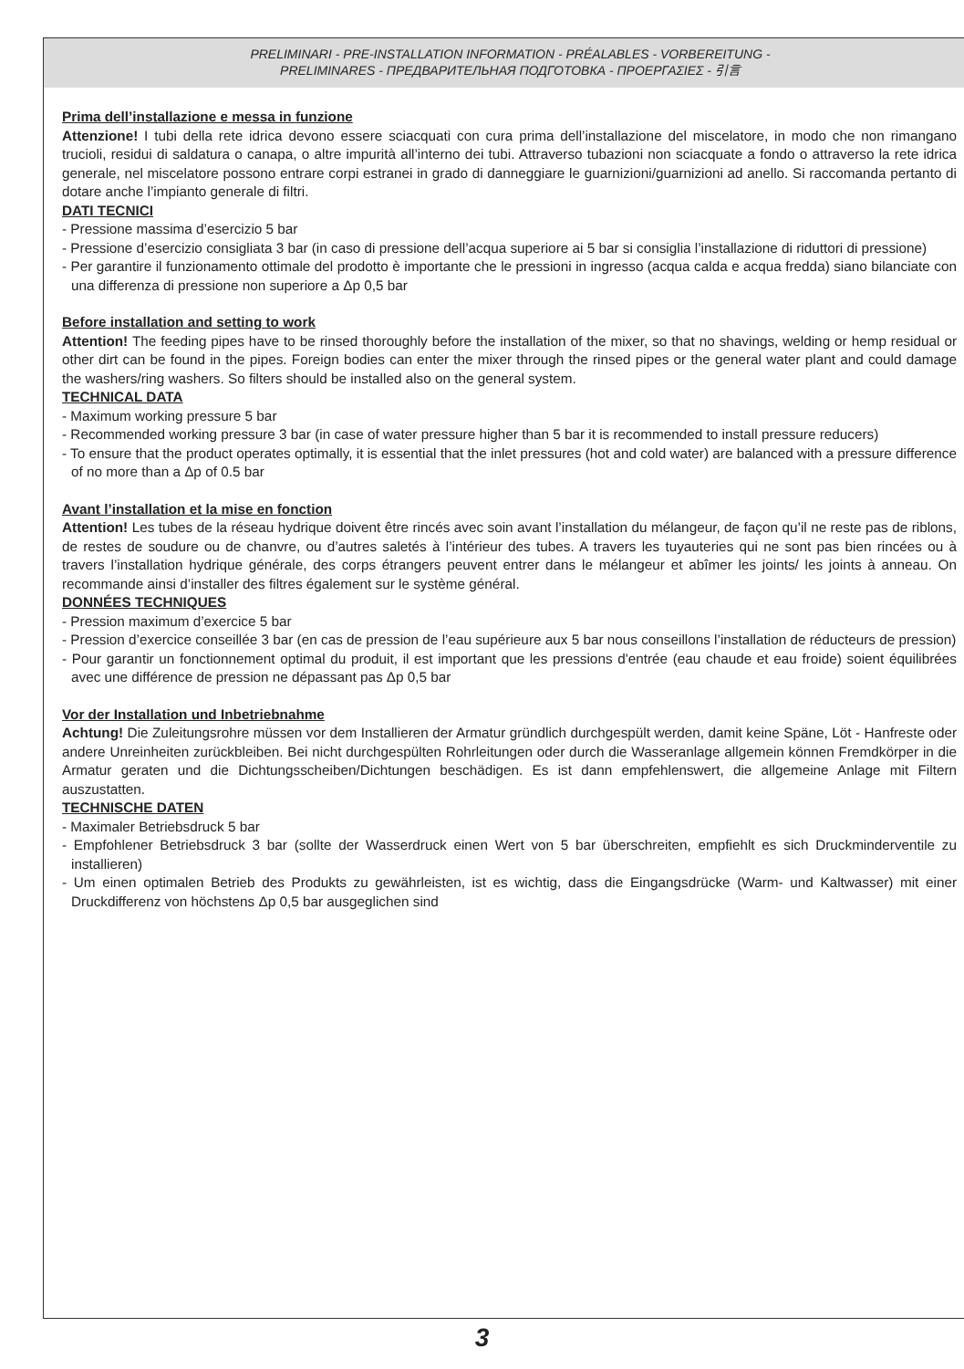PRELIMINARI - PRE-INSTALLATION INFORMATION - PRÉALABLES - VORBEREITUNG -
PRELIMINARES - ПРЕДВАРИТЕЛЬНАЯ ПОДГОТОВКА - ΠΡΟΕΡΓΑΣΙΕΣ - 引言
Prima dell’installazione e messa in funzione
Attenzione! I tubi della rete idrica devono essere sciacquati con cura prima dell’installazione del miscelatore, in modo che non rimangano trucioli, residui di saldatura o canapa, o altre impurità all’interno dei tubi. Attraverso tubazioni non sciacquate a fondo o attraverso la rete idrica generale, nel miscelatore possono entrare corpi estranei in grado di danneggiare le guarnizioni/guarnizioni ad anello. Si raccomanda pertanto di dotare anche l’impianto generale di filtri.
DATI TECNICI
- Pressione massima d’esercizio 5 bar
- Pressione d’esercizio consigliata 3 bar (in caso di pressione dell’acqua superiore ai 5 bar si consiglia l’installazione di riduttori di pressione)
- Per garantire il funzionamento ottimale del prodotto è importante che le pressioni in ingresso (acqua calda e acqua fredda) siano bilanciate con una differenza di pressione non superiore a Δp 0,5 bar
Before installation and setting to work
Attention! The feeding pipes have to be rinsed thoroughly before the installation of the mixer, so that no shavings, welding or hemp residual or other dirt can be found in the pipes. Foreign bodies can enter the mixer through the rinsed pipes or the general water plant and could damage the washers/ring washers. So filters should be installed also on the general system.
TECHNICAL DATA
- Maximum working pressure 5 bar
- Recommended working pressure 3 bar (in case of water pressure higher than 5 bar it is recommended to install pressure reducers)
- To ensure that the product operates optimally, it is essential that the inlet pressures (hot and cold water) are balanced with a pressure difference of no more than a Δp of 0.5 bar
Avant l’installation et la mise en fonction
Attention! Les tubes de la réseau hydrique doivent être rincés avec soin avant l’installation du mélangeur, de façon qu’il ne reste pas de riblons, de restes de soudure ou de chanvre, ou d’autres saletés à l’intérieur des tubes. A travers les tuyauteries qui ne sont pas bien rincées ou à travers l’installation hydrique générale, des corps étrangers peuvent entrer dans le mélangeur et abîmer les joints/ les joints à anneau. On recommande ainsi d’installer des filtres également sur le système général.
DONNÉES TECHNIQUES
- Pression maximum d’exercice 5 bar
- Pression d’exercice conseillée 3 bar (en cas de pression de l’eau supérieure aux 5 bar nous conseillons l’installation de réducteurs de pression)
- Pour garantir un fonctionnement optimal du produit, il est important que les pressions d'entrée (eau chaude et eau froide) soient équilibrées avec une différence de pression ne dépassant pas Δp 0,5 bar
Vor der Installation und Inbetriebnahme
Achtung! Die Zuleitungsrohre müssen vor dem Installieren der Armatur gründlich durchgespült werden, damit keine Späne, Löt - Hanfreste oder andere Unreinheiten zurückbleiben. Bei nicht durchgespülten Rohrleitungen oder durch die Wasseranlage allgemein können Fremdkörper in die Armatur geraten und die Dichtungsscheiben/Dichtungen beschädigen. Es ist dann empfehlenswert, die allgemeine Anlage mit Filtern auszustatten.
TECHNISCHE DATEN
- Maximaler Betriebsdruck 5 bar
- Empfohlener Betriebsdruck 3 bar (sollte der Wasserdruck einen Wert von 5 bar überschreiten, empfiehlt es sich Druckminderventile zu installieren)
- Um einen optimalen Betrieb des Produkts zu gewährleisten, ist es wichtig, dass die Eingangsdrücke (Warm- und Kaltwasser) mit einer Druckdifferenz von höchstens Δp 0,5 bar ausgeglichen sind
3